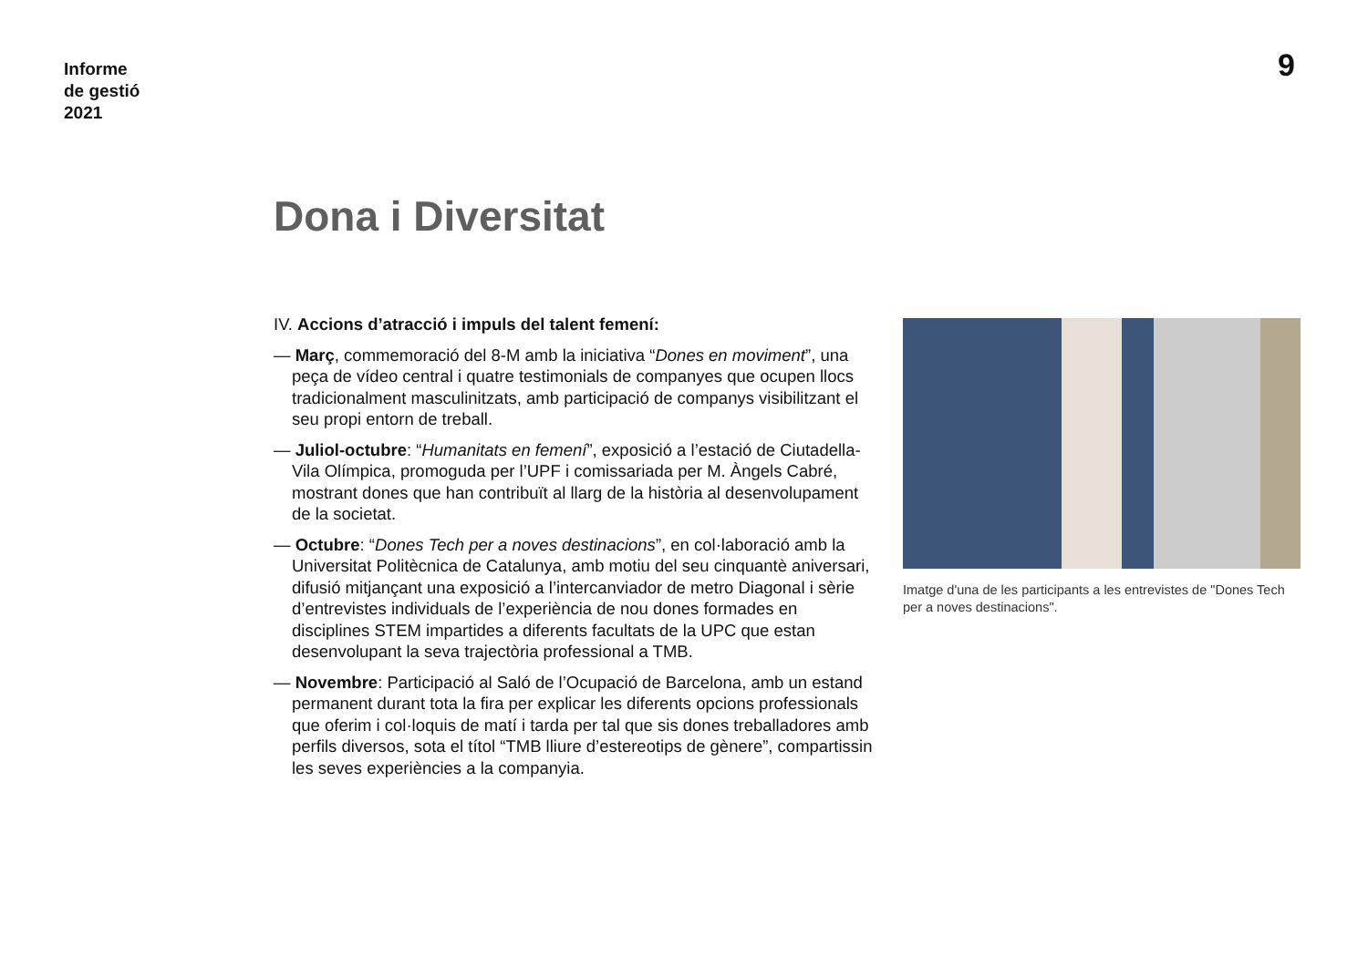Informe
de gestió
2021
9
Dona i Diversitat
IV. Accions d’atracció i impuls del talent femení:
— Març, commemoració del 8-M amb la iniciativa “Dones en moviment”, una peça de vídeo central i quatre testimonials de companyes que ocupen llocs tradicionalment masculinitzats, amb participació de companys visibilitzant el seu propi entorn de treball.
— Juliol-octubre: “Humanitats en femení”, exposició a l’estació de Ciutadella-Vila Olímpica, promoguda per l’UPF i comissariada per M. Àngels Cabré, mostrant dones que han contribuït al llarg de la història al desenvolupament de la societat.
— Octubre: “Dones Tech per a noves destinacions”, en col·laboració amb la Universitat Politècnica de Catalunya, amb motiu del seu cinquantè aniversari, difusió mitjançant una exposició a l’intercanviador de metro Diagonal i sèrie d’entrevistes individuals de l’experiència de nou dones formades en disciplines STEM impartides a diferents facultats de la UPC que estan desenvolupant la seva trajectòria professional a TMB.
— Novembre: Participació al Saló de l’Ocupació de Barcelona, amb un estand permanent durant tota la fira per explicar les diferents opcions professionals que oferim i col·loquis de matí i tarda per tal que sis dones treballadores amb perfils diversos, sota el títol “TMB lliure d’estereotips de gènere”, compartissin les seves experiències a la companyia.
Imatge d'una de les participants a les entrevistes de "Dones Tech per a noves destinacions".